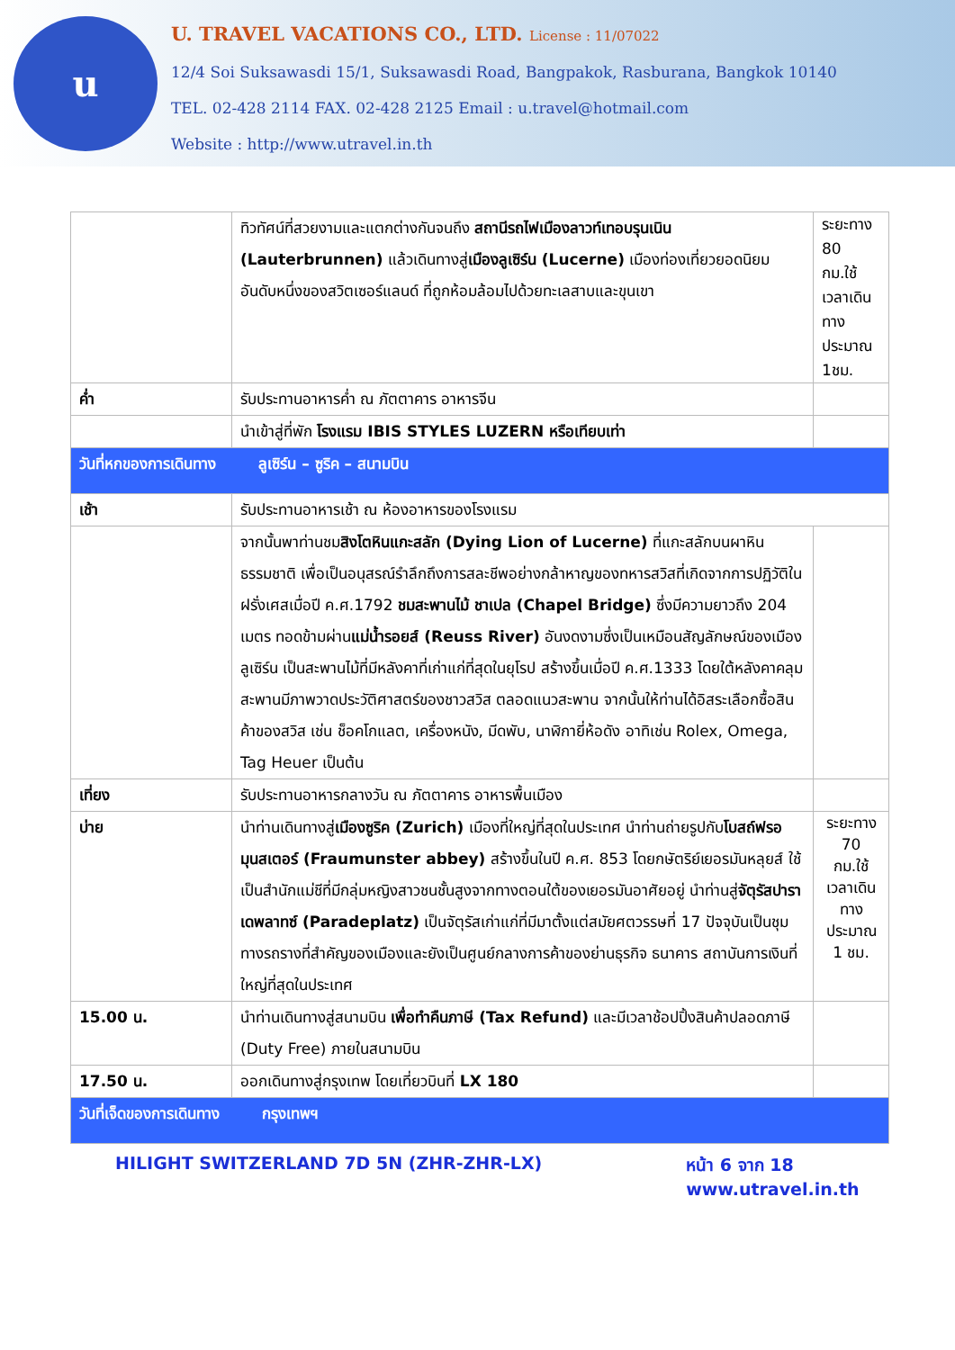u
U. TRAVEL VACATIONS CO., LTD. License : 11/07022
12/4 Soi Suksawasdi 15/1, Suksawasdi Road, Bangpakok, Rasburana, Bangkok 10140
TEL. 02-428 2114 FAX. 02-428 2125 Email : u.travel@hotmail.com
Website : http://www.utravel.in.th
| | ทิวทัศน์ที่สวยงามและแตกต่างกันจนถึง สถานีรถไฟเมืองลาวท์เทอบรุนเนิน (Lauterbrunnen) แล้วเดินทางสู่ เมืองลูเซิร์น (Lucerne) เมืองท่องเที่ยวยอดนิยมอันดับหนึ่งของสวิตเซอร์แลนด์ ที่ถูกห้อมล้อมไปด้วยทะเลสาบและขุนเขา | ระยะทาง 80 กม.ใช้เวลาเดินทางประมาณ 1ชม. |
| ค่ำ | รับประทานอาหารค่ำ ณ ภัตตาคาร อาหารจีน | |
| | นำเข้าสู่ที่พัก โรงแรม IBIS STYLES LUZERN หรือเทียบเท่า | |
| วันที่หกของการเดินทาง ลูเซิร์น – ซูริค – สนามบิน | | |
| เช้า | รับประทานอาหารเช้า ณ ห้องอาหารของโรงแรม | |
| | จากนั้นพาท่านชม สิงโตหินแกะสลัก (Dying Lion of Lucerne) ที่แกะสลักบนผาหินธรรมชาติ เพื่อเป็นอนุสรณ์รำลึกถึงการสละชีพอย่างกล้าหาญของทหารสวิสที่เกิดจากการปฏิวัติในฝรั่งเศสเมื่อปี ค.ศ.1792 ชมสะพานไม้ ชาเปล (Chapel Bridge) ซึ่งมีความยาวถึง 204 เมตร ทอดข้ามผ่าน แม่น้ำรอยส์ (Reuss River) อันงดงามซึ่งเป็นเหมือนสัญลักษณ์ของเมืองลูเซิร์น เป็นสะพานไม้ที่มีหลังคาที่เก่าแก่ที่สุดในยุโรป สร้างขึ้นเมื่อปี ค.ศ.1333 โดยใต้หลังคาคลุมสะพานมีภาพวาดประวัติศาสตร์ของชาวสวิส ตลอดแนวสะพาน จากนั้นให้ท่านได้อิสระเลือกซื้อสินค้าของสวิส เช่น ช็อคโกแลต, เครื่องหนัง, มีดพับ, นาฬิกายี่ห้อดัง อาทิเช่น Rolex, Omega, Tag Heuer เป็นต้น | |
| เที่ยง | รับประทานอาหารกลางวัน ณ ภัตตาคาร อาหารพื้นเมือง | |
| บ่าย | นำท่านเดินทางสู่ เมืองซูริค (Zurich) เมืองที่ใหญ่ที่สุดในประเทศ นำท่านถ่ายรูปกับ โบสถ์ฟรอมุนสเตอร์ (Fraumunster abbey) สร้างขึ้นในปี ค.ศ. 853 โดยกษัตริย์เยอรมันหลุยส์ ใช้เป็นสำนักแม่ชีที่มีกลุ่มหญิงสาวชนชั้นสูงจากทางตอนใต้ของเยอรมันอาศัยอยู่ นำท่านสู่ จัตุรัสปาราเดพลาทซ์ (Paradeplatz) เป็นจัตุรัสเก่าแก่ที่มีมาตั้งแต่สมัยศตวรรษที่ 17 ปัจจุบันเป็นชุมทางรถรางที่สำคัญของเมืองและยังเป็นศูนย์กลางการค้าของย่านธุรกิจ ธนาคาร สถาบันการเงินที่ใหญ่ที่สุดในประเทศ | ระยะทาง 70 กม.ใช้เวลาเดินทางประมาณ 1 ชม. |
| 15.00 น. | นำท่านเดินทางสู่สนามบิน เพื่อทำคืนภาษี (Tax Refund) และมีเวลาช้อปปิ้งสินค้าปลอดภาษี (Duty Free) ภายในสนามบิน | |
| 17.50 น. | ออกเดินทางสู่กรุงเทพ โดยเที่ยวบินที่ LX 180 | |
| วันที่เจ็ดของการเดินทาง กรุงเทพฯ | | |
HILIGHT SWITZERLAND 7D 5N (ZHR-ZHR-LX)
หน้า 6 จาก 18
www.utravel.in.th